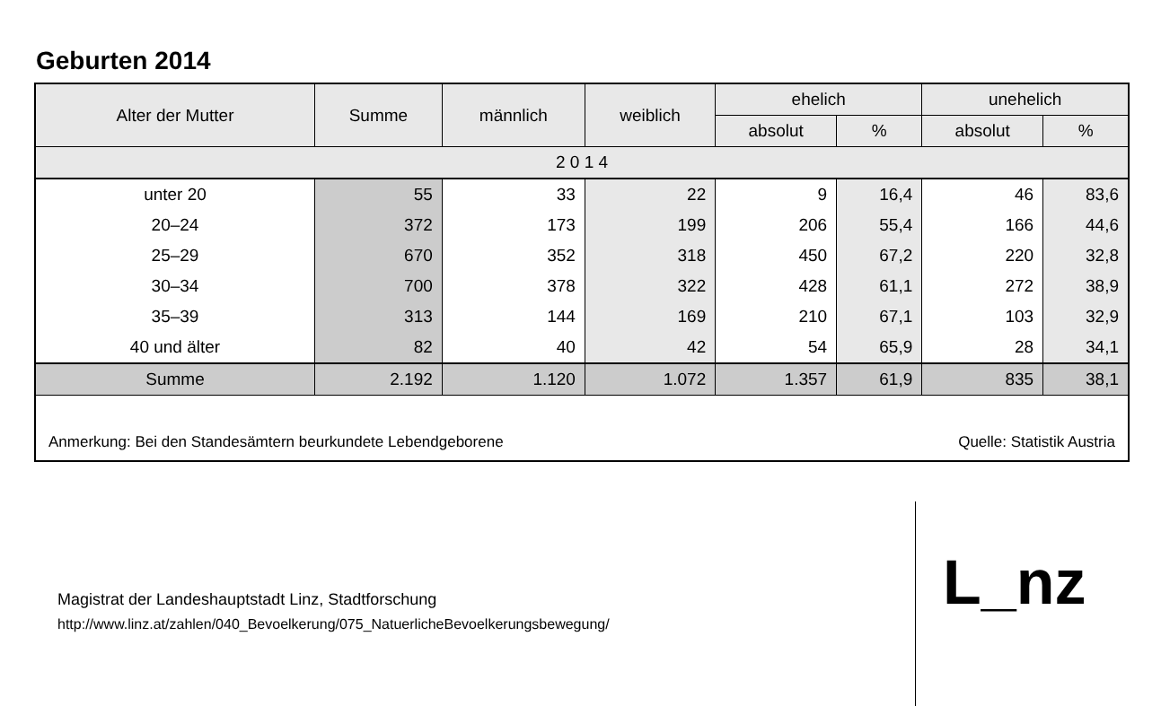Geburten 2014
| Alter der Mutter | Summe | männlich | weiblich | ehelich | | unehelich | |
| --- | --- | --- | --- | --- | --- | --- | --- |
| | | | | absolut | % | absolut | % |
| 2 0 1 4 | | | | | | | |
| unter 20 | 55 | 33 | 22 | 9 | 16,4 | 46 | 83,6 |
| 20–24 | 372 | 173 | 199 | 206 | 55,4 | 166 | 44,6 |
| 25–29 | 670 | 352 | 318 | 450 | 67,2 | 220 | 32,8 |
| 30–34 | 700 | 378 | 322 | 428 | 61,1 | 272 | 38,9 |
| 35–39 | 313 | 144 | 169 | 210 | 67,1 | 103 | 32,9 |
| 40 und älter | 82 | 40 | 42 | 54 | 65,9 | 28 | 34,1 |
| Summe | 2.192 | 1.120 | 1.072 | 1.357 | 61,9 | 835 | 38,1 |
Anmerkung: Bei den Standesämtern beurkundete Lebendgeborene Quelle: Statistik Austria
Magistrat der Landeshauptstadt Linz, Stadtforschung
http://www.linz.at/zahlen/040_Bevoelkerung/075_NatuerlicheBevoelkerungsbewegung/
L_nz